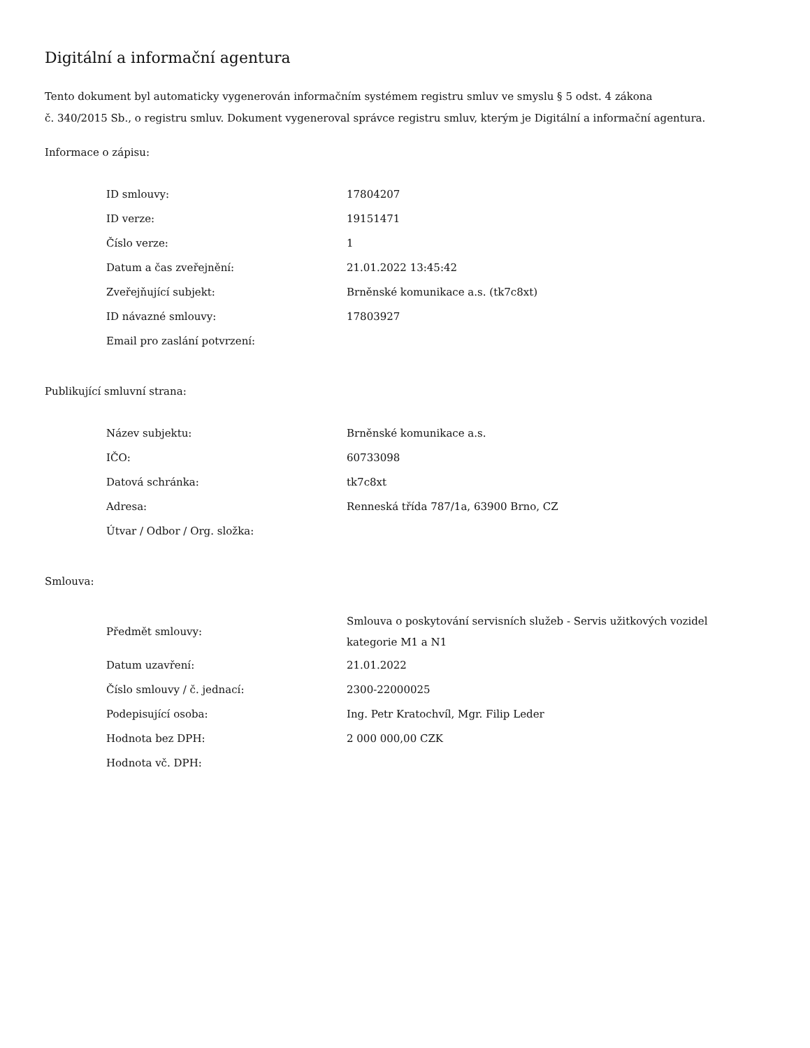Digitální a informační agentura
Tento dokument byl automaticky vygenerován informačním systémem registru smluv ve smyslu § 5 odst. 4 zákona
č. 340/2015 Sb., o registru smluv. Dokument vygeneroval správce registru smluv, kterým je Digitální a informační agentura.
Informace o zápisu:
| ID smlouvy: | 17804207 |
| ID verze: | 19151471 |
| Číslo verze: | 1 |
| Datum a čas zveřejnění: | 21.01.2022 13:45:42 |
| Zveřejňující subjekt: | Brněnské komunikace a.s. (tk7c8xt) |
| ID návazné smlouvy: | 17803927 |
| Email pro zaslání potvrzení: | |
Publikující smluvní strana:
| Název subjektu: | Brněnské komunikace a.s. |
| IČO: | 60733098 |
| Datová schránka: | tk7c8xt |
| Adresa: | Renneská třída 787/1a, 63900 Brno, CZ |
| Útvar / Odbor / Org. složka: | |
Smlouva:
| Předmět smlouvy: | Smlouva o poskytování servisních služeb - Servis užitkových vozidel kategorie M1 a N1 |
| Datum uzavření: | 21.01.2022 |
| Číslo smlouvy / č. jednací: | 2300-22000025 |
| Podepisující osoba: | Ing. Petr Kratochvíl, Mgr. Filip Leder |
| Hodnota bez DPH: | 2 000 000,00 CZK |
| Hodnota vč. DPH: | |